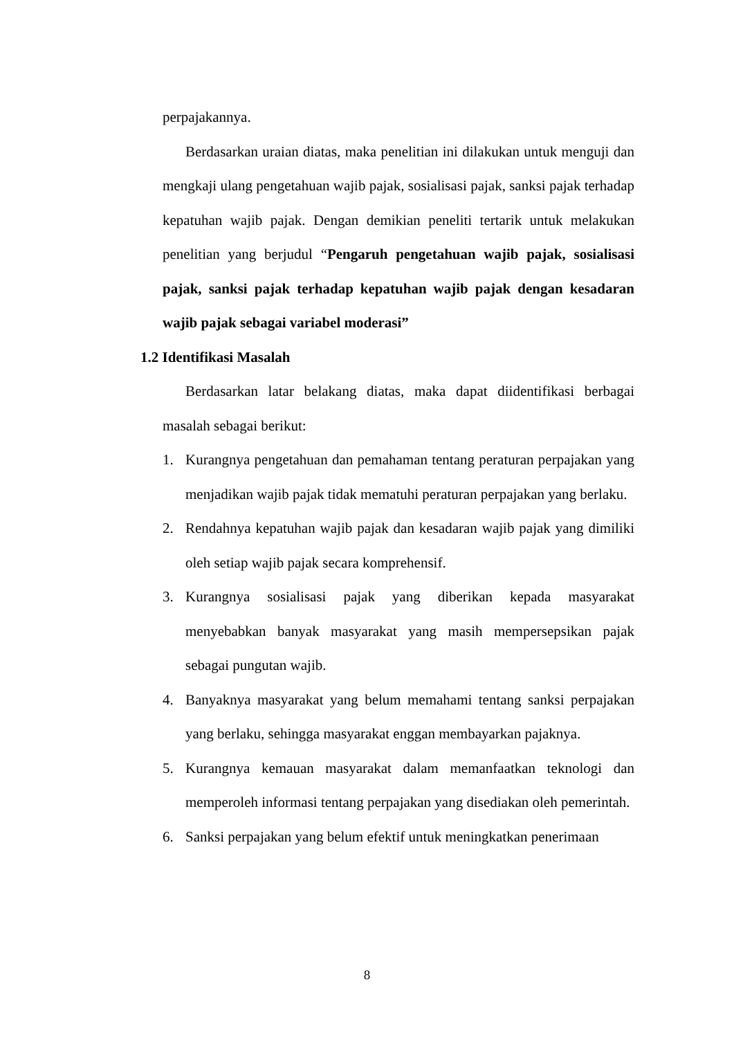perpajakannya.
Berdasarkan uraian diatas, maka penelitian ini dilakukan untuk menguji dan mengkaji ulang pengetahuan wajib pajak, sosialisasi pajak, sanksi pajak terhadap kepatuhan wajib pajak. Dengan demikian peneliti tertarik untuk melakukan penelitian yang berjudul “Pengaruh pengetahuan wajib pajak, sosialisasi pajak, sanksi pajak terhadap kepatuhan wajib pajak dengan kesadaran wajib pajak sebagai variabel moderasi”
1.2 Identifikasi Masalah
Berdasarkan latar belakang diatas, maka dapat diidentifikasi berbagai masalah sebagai berikut:
1. Kurangnya pengetahuan dan pemahaman tentang peraturan perpajakan yang menjadikan wajib pajak tidak mematuhi peraturan perpajakan yang berlaku.
2. Rendahnya kepatuhan wajib pajak dan kesadaran wajib pajak yang dimiliki oleh setiap wajib pajak secara komprehensif.
3. Kurangnya sosialisasi pajak yang diberikan kepada masyarakat menyebabkan banyak masyarakat yang masih mempersepsikan pajak sebagai pungutan wajib.
4. Banyaknya masyarakat yang belum memahami tentang sanksi perpajakan yang berlaku, sehingga masyarakat enggan membayarkan pajaknya.
5. Kurangnya kemauan masyarakat dalam memanfaatkan teknologi dan memperoleh informasi tentang perpajakan yang disediakan oleh pemerintah.
6. Sanksi perpajakan yang belum efektif untuk meningkatkan penerimaan
8